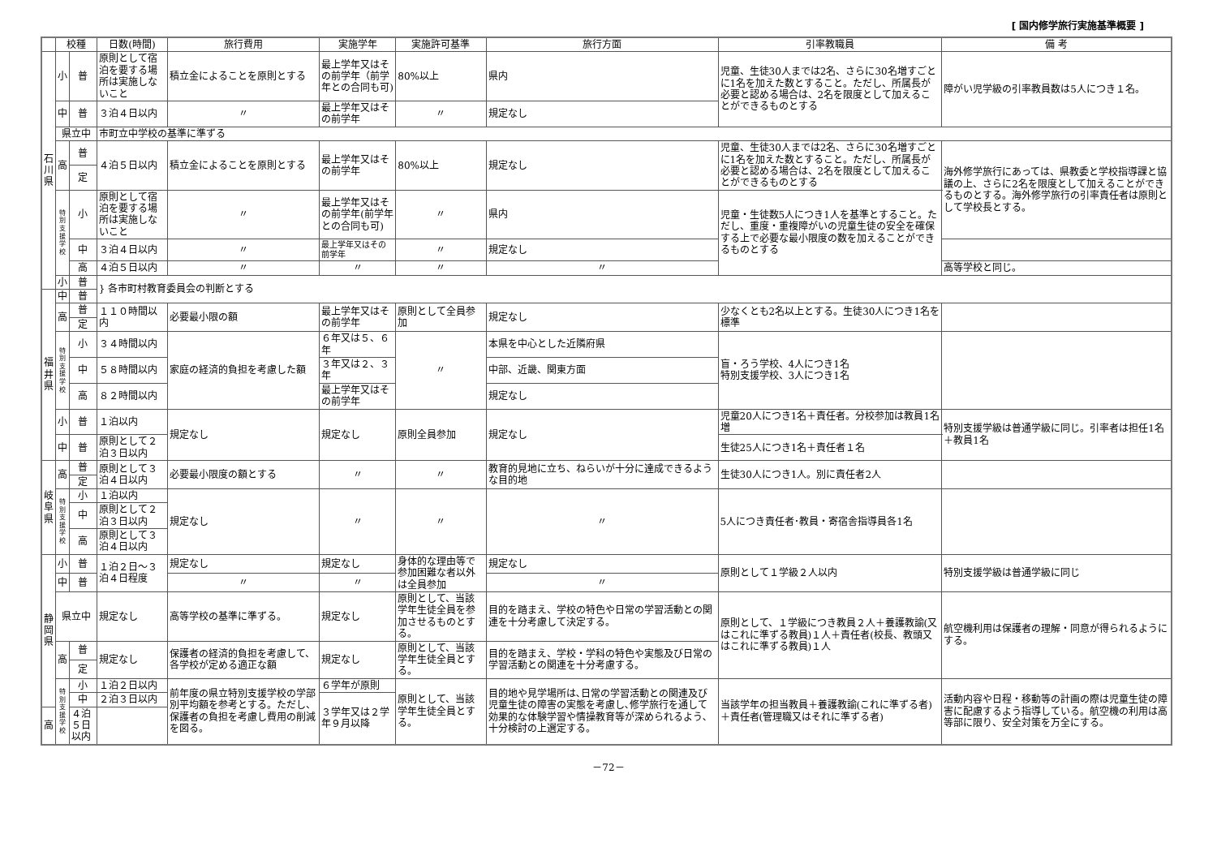[ 国内修学旅行実施基準概要 ]
| | 校種 | | 日数(時間) | 旅行費用 | 実施学年 | 実施許可基準 | 旅行方面 | 引率教職員 | 備 考 |
| --- | --- | --- | --- | --- | --- | --- | --- | --- | --- |
| 石 川 県 | 小 | 普 | 原則として宿泊を要する場所は実施しないこと | 積立金によることを原則とする | 最上学年又はその前学年（前学年との合同も可) | 80%以上 | 県内 | 児童、生徒30人までは2名、さらに30名増すごとに1名を加えた数とすること。ただし、所属長が必要と認める場合は、2名を限度として加えることができるものとする | 障がい児学級の引率教員数は5人につき１名。 |
| | 中 | 普 | ３泊４日以内 | 〃 | 最上学年又はその前学年 | 〃 | 規定なし | | |
| | 県立中 | | 市町立中学校の基準に準ずる | | | | | | |
| | 高 | 普 | ４泊５日以内 | 積立金によることを原則とする | 最上学年又はその前学年 | 80%以上 | 規定なし | 児童、生徒30人までは2名、さらに30名増すごとに1名を加えた数とすること。ただし、所属長が必要と認める場合は、2名を限度として加えることができるものとする | 海外修学旅行にあっては、県教委と学校指導課と協議の上、さらに2名を限度として加えることができるものとする。海外修学旅行の引率責任者は原則として学校長とする。 |
| | | 定 | | | | | | | |
| | 特 別 支 援 学 校 | 小 | 原則として宿泊を要する場所は実施しないこと | 〃 | 最上学年又はその前学年(前学年との合同も可) | 〃 | 県内 | 児童・生徒数5人につき1人を基準とすること。ただし、重度・重複障がいの児童生徒の安全を確保する上で必要な最小限度の数を加えることができるものとする | |
| | | 中 | ３泊４日以内 | 〃 | 最上学年又はその前学年 | 〃 | 規定なし | | |
| | | 高 | ４泊５日以内 | 〃 | 〃 | 〃 | 〃 | | 高等学校と同じ。 |
| | 小 | 普 | } 各市町村教育委員会の判断とする | | | | | | |
| 福 井 県 | 中 | 普 | | | | | | | |
| | 高 | 普 | １１０時間以内 | 必要最小限の額 | 最上学年又はその前学年 | 原則として全員参加 | 規定なし | 少なくとも2名以上とする。生徒30人につき1名を標準 | |
| | | 定 | | | | | | | |
| | 特 別 支 援 学 校 | 小 | ３４時間以内 | 家庭の経済的負担を考慮した額 | ６年又は５、６年 | 〃 | 本県を中心とした近隣府県 | 盲・ろう学校、4人につき1名 特別支援学校、3人につき1名 | |
| | | 中 | ５８時間以内 | | ３年又は２、３年 | | 中部、近畿、関東方面 | | |
| | | 高 | ８２時間以内 | | 最上学年又はその前学年 | | 規定なし | | |
| | 小 | 普 | １泊以内 | 規定なし | 規定なし | 原則全員参加 | 規定なし | 児童20人につき1名＋責任者。分校参加は教員1名増 | 特別支援学級は普通学級に同じ。引率者は担任1名＋教員1名 |
| | 中 | 普 | 原則として２泊３日以内 | | | | | 生徒25人につき1名＋責任者１名 | |
| 岐 阜 県 | 高 | 普 | 原則として３泊４日以内 | 必要最小限度の額とする | 〃 | 〃 | 教育的見地に立ち、ねらいが十分に達成できるような目的地 | 生徒30人につき1人。別に責任者2人 | |
| | | 定 | | | | | | | |
| | 特 別 支 援 学 校 | 小 | １泊以内 | 規定なし | 〃 | 〃 | 〃 | 5人につき責任者･教員・寄宿舎指導員各1名 | |
| | | 中 | 原則として２泊３日以内 | | | | | | |
| | | 高 | 原則として３泊４日以内 | | | | | | |
| 静 岡 県 | 小 | 普 | １泊２日～３泊４日程度 | 規定なし | 規定なし | 身体的な理由等で参加困難な者以外は全員参加 | 規定なし | 原則として１学級２人以内 | 特別支援学級は普通学級に同じ |
| | 中 | 普 | | 〃 | 〃 | | 〃 | | |
| | 県立中 | | 規定なし | 高等学校の基準に準ずる。 | 規定なし | 原則として、当該学年生徒全員を参加させるものとする。 | 目的を踏まえ、学校の特色や日常の学習活動との関連を十分考慮して決定する。 | 原則として、１学級につき教員２人＋養護教諭(又はこれに準ずる教員)１人＋責任者(校長、教頭又はこれに準ずる教員)１人 | 航空機利用は保護者の理解・同意が得られるようにする。 |
| | 高 | 普 | 規定なし | 保護者の経済的負担を考慮して、各学校が定める適正な額 | 規定なし | 原則として、当該学年生徒全員とする。 | 目的を踏まえ、学校・学科の特色や実態及び日常の学習活動との関連を十分考慮する。 | | |
| | | 定 | | | | | | | |
| | 特 別 支 援 学 校 | 小 | １泊２日以内 | 前年度の県立特別支援学校の学部別平均額を参考とする。ただし、保護者の負担を考慮し費用の削減を図る。 | ６学年が原則 | 原則として、当該学年生徒全員とする。 | 目的地や見学場所は､日常の学習活動との関連及び児童生徒の障害の実態を考慮し､修学旅行を通して効果的な体験学習や情操教育等が深められるよう､十分検討の上選定する。 | 当該学年の担当教員＋養護教諭(これに準ずる者)＋責任者(管理職又はそれに準ずる者) | 活動内容や日程・移動等の計画の際は児童生徒の障害に配慮するよう指導している。航空機の利用は高等部に限り、安全対策を万全にする。 |
| | | 中 | ２泊３日以内 | | ３学年又は２学年９月以降 | | | | |
| 高 | | ４泊５日以内 | | | | | | | |
－72－